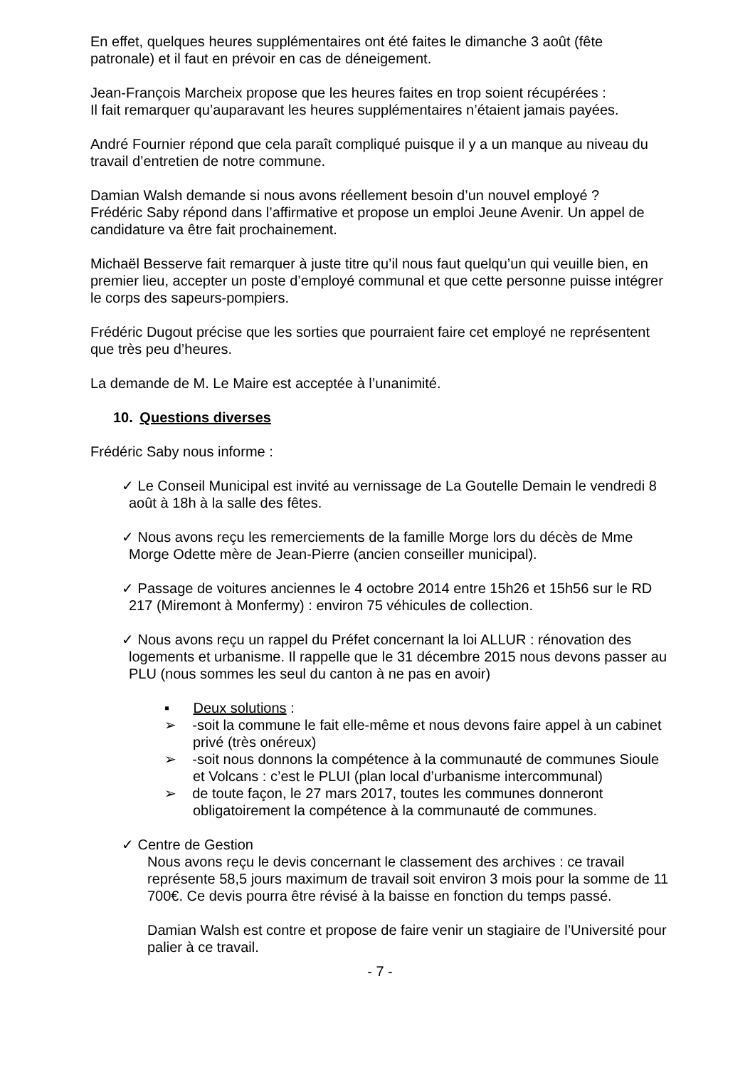En effet, quelques heures supplémentaires ont été faites le dimanche 3 août (fête patronale) et il faut en prévoir en cas de déneigement.
Jean-François Marcheix propose que les heures faites en trop soient récupérées :
Il fait remarquer qu’auparavant les heures supplémentaires n’étaient jamais payées.
André Fournier répond que cela paraît compliqué puisque il y a un manque au niveau du travail d’entretien de notre commune.
Damian Walsh demande si nous avons réellement besoin d’un nouvel employé ?
Frédéric Saby répond dans l’affirmative et propose un emploi Jeune Avenir. Un appel de candidature va être fait prochainement.
Michaël Besserve fait remarquer à juste titre qu’il nous faut quelqu’un qui veuille bien, en premier lieu, accepter un poste d’employé communal et que cette personne puisse intégrer le corps des sapeurs-pompiers.
Frédéric Dugout précise que les sorties que pourraient faire cet employé ne représentent que très peu d’heures.
La demande de M. Le Maire est acceptée à l’unanimité.
10. Questions diverses
Frédéric Saby nous informe :
✓ Le Conseil Municipal est invité au vernissage de La Goutelle Demain le vendredi 8 août à 18h à la salle des fêtes.
✓ Nous avons reçu les remerciements de la famille Morge lors du décès de Mme Morge Odette mère de Jean-Pierre (ancien conseiller municipal).
✓ Passage de voitures anciennes le 4 octobre 2014 entre 15h26 et 15h56 sur le RD 217 (Miremont à Monfermy) : environ 75 véhicules de collection.
✓ Nous avons reçu un rappel du Préfet concernant la loi ALLUR : rénovation des logements et urbanisme. Il rappelle que le 31 décembre 2015 nous devons passer au PLU (nous sommes les seul du canton à ne pas en avoir)
▪ Deux solutions :
➢ -soit la commune le fait elle-même et nous devons faire appel à un cabinet privé (très onéreux)
➢ -soit nous donnons la compétence à la communauté de communes Sioule et Volcans : c’est le PLUI (plan local d’urbanisme intercommunal)
➢ de toute façon, le 27 mars 2017, toutes les communes donneront obligatoirement la compétence à la communauté de communes.
✓ Centre de Gestion
Nous avons reçu le devis concernant le classement des archives : ce travail représente 58,5 jours maximum de travail soit environ 3 mois pour la somme de 11 700€. Ce devis pourra être révisé à la baisse en fonction du temps passé.
Damian Walsh est contre et propose de faire venir un stagiaire de l’Université pour palier à ce travail.
- 7 -